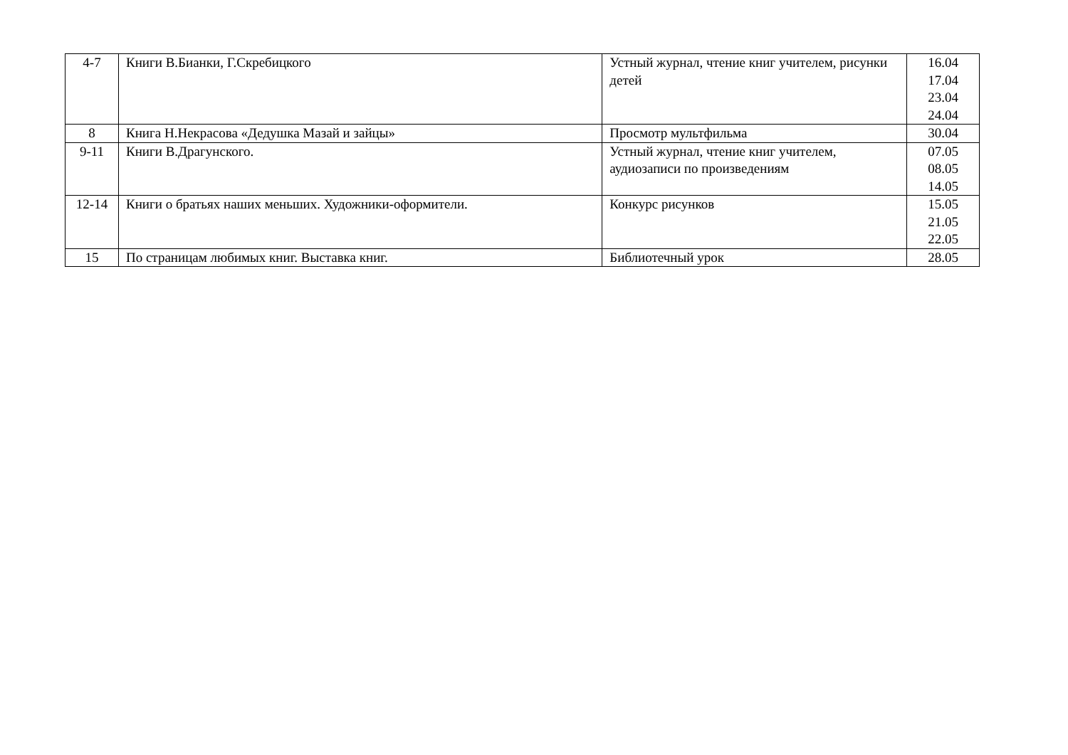| 4-7 | Книги В.Бианки, Г.Скребицкого | Устный журнал, чтение книг учителем, рисунки детей | 16.04 17.04 23.04 24.04 |
| 8 | Книга Н.Некрасова «Дедушка Мазай и зайцы» | Просмотр мультфильма | 30.04 |
| 9-11 | Книги В.Драгунского. | Устный журнал, чтение книг учителем, аудиозаписи по произведениям | 07.05 08.05 14.05 |
| 12-14 | Книги о братьях наших меньших. Художники-оформители. | Конкурс рисунков | 15.05 21.05 22.05 |
| 15 | По страницам любимых книг. Выставка книг. | Библиотечный урок | 28.05 |